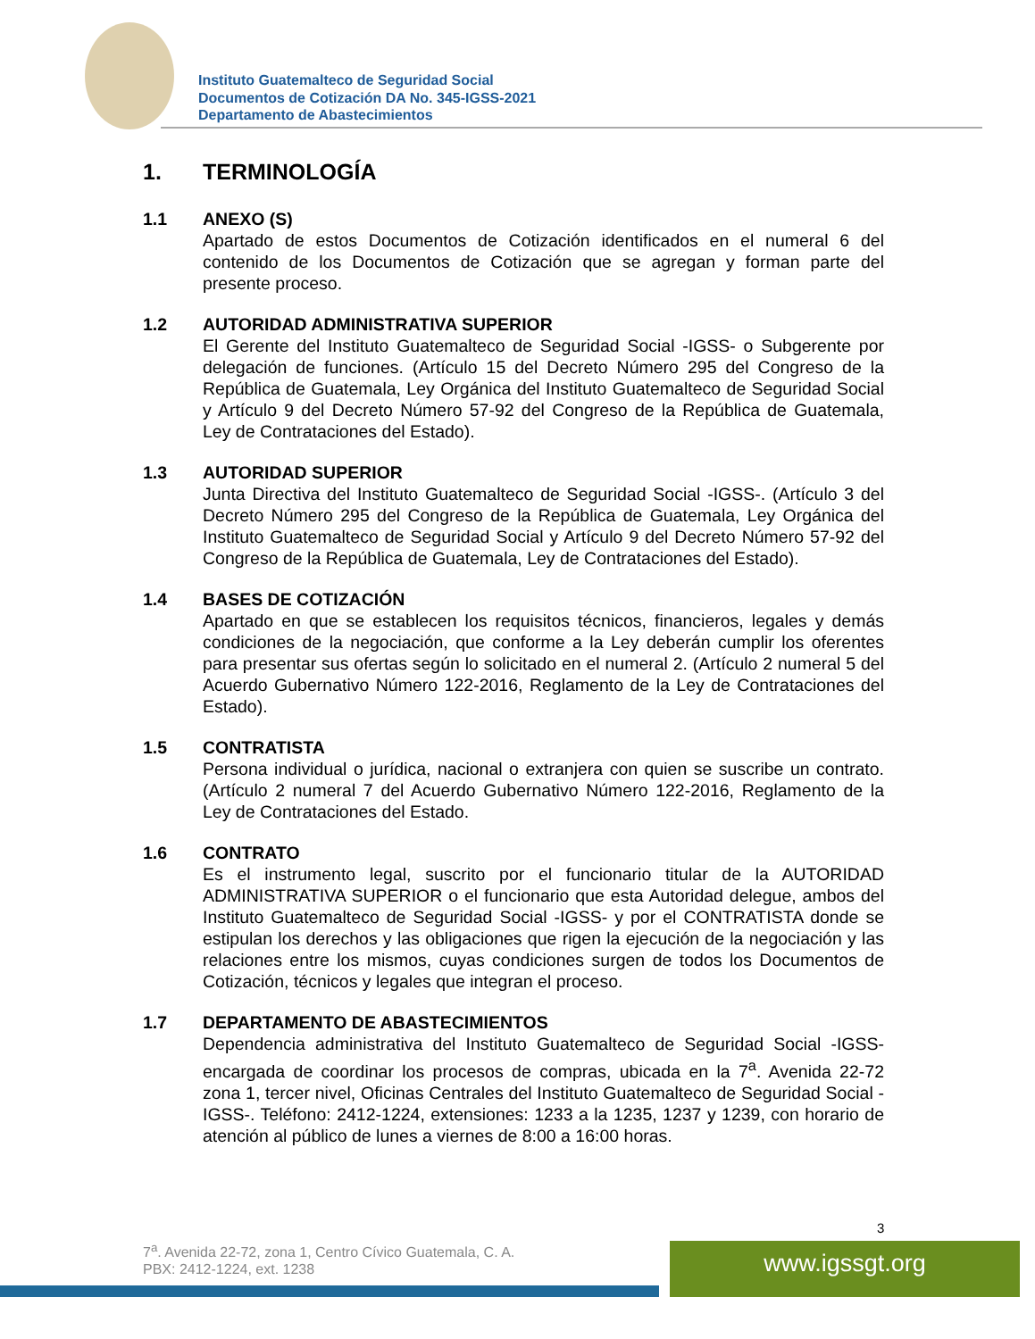Instituto Guatemalteco de Seguridad Social
Documentos de Cotización DA No. 345-IGSS-2021
Departamento de Abastecimientos
1. TERMINOLOGÍA
1.1 ANEXO (S)
Apartado de estos Documentos de Cotización identificados en el numeral 6 del contenido de los Documentos de Cotización que se agregan y forman parte del presente proceso.
1.2 AUTORIDAD ADMINISTRATIVA SUPERIOR
El Gerente del Instituto Guatemalteco de Seguridad Social -IGSS- o Subgerente por delegación de funciones. (Artículo 15 del Decreto Número 295 del Congreso de la República de Guatemala, Ley Orgánica del Instituto Guatemalteco de Seguridad Social y Artículo 9 del Decreto Número 57-92 del Congreso de la República de Guatemala, Ley de Contrataciones del Estado).
1.3 AUTORIDAD SUPERIOR
Junta Directiva del Instituto Guatemalteco de Seguridad Social -IGSS-. (Artículo 3 del Decreto Número 295 del Congreso de la República de Guatemala, Ley Orgánica del Instituto Guatemalteco de Seguridad Social y Artículo 9 del Decreto Número 57-92 del Congreso de la República de Guatemala, Ley de Contrataciones del Estado).
1.4 BASES DE COTIZACIÓN
Apartado en que se establecen los requisitos técnicos, financieros, legales y demás condiciones de la negociación, que conforme a la Ley deberán cumplir los oferentes para presentar sus ofertas según lo solicitado en el numeral 2. (Artículo 2 numeral 5 del Acuerdo Gubernativo Número 122-2016, Reglamento de la Ley de Contrataciones del Estado).
1.5 CONTRATISTA
Persona individual o jurídica, nacional o extranjera con quien se suscribe un contrato. (Artículo 2 numeral 7 del Acuerdo Gubernativo Número 122-2016, Reglamento de la Ley de Contrataciones del Estado.
1.6 CONTRATO
Es el instrumento legal, suscrito por el funcionario titular de la AUTORIDAD ADMINISTRATIVA SUPERIOR o el funcionario que esta Autoridad delegue, ambos del Instituto Guatemalteco de Seguridad Social -IGSS- y por el CONTRATISTA donde se estipulan los derechos y las obligaciones que rigen la ejecución de la negociación y las relaciones entre los mismos, cuyas condiciones surgen de todos los Documentos de Cotización, técnicos y legales que integran el proceso.
1.7 DEPARTAMENTO DE ABASTECIMIENTOS
Dependencia administrativa del Instituto Guatemalteco de Seguridad Social -IGSS- encargada de coordinar los procesos de compras, ubicada en la 7<sup>a</sup>. Avenida 22-72 zona 1, tercer nivel, Oficinas Centrales del Instituto Guatemalteco de Seguridad Social -IGSS-. Teléfono: 2412-1224, extensiones: 1233 a la 1235, 1237 y 1239, con horario de atención al público de lunes a viernes de 8:00 a 16:00 horas.
3
7<sup>a</sup>. Avenida 22-72, zona 1, Centro Cívico Guatemala, C. A.
PBX: 2412-1224, ext. 1238
www.igssgt.org